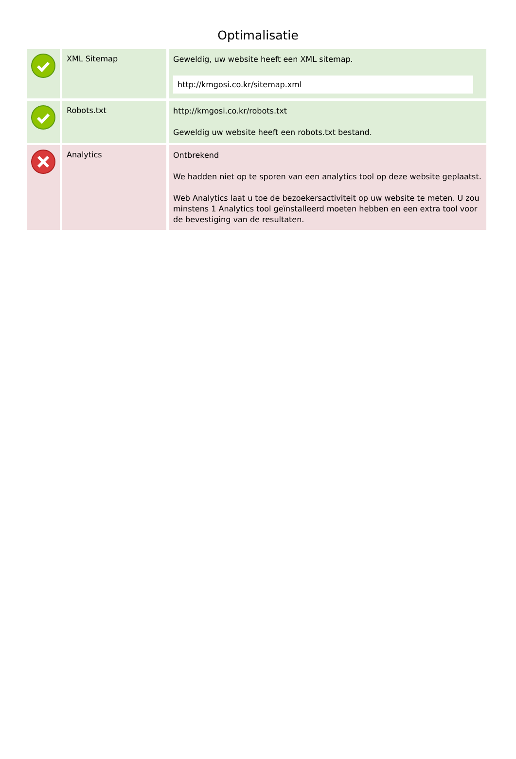Optimalisatie
| | XML Sitemap | Geweldig, uw website heeft een XML sitemap. http://kmgosi.co.kr/sitemap.xml |
| | Robots.txt | http://kmgosi.co.kr/robots.txt Geweldig uw website heeft een robots.txt bestand. |
| | Analytics | Ontbrekend We hadden niet op te sporen van een analytics tool op deze website geplaatst. Web Analytics laat u toe de bezoekersactiviteit op uw website te meten. U zou minstens 1 Analytics tool geïnstalleerd moeten hebben en een extra tool voor de bevestiging van de resultaten. |